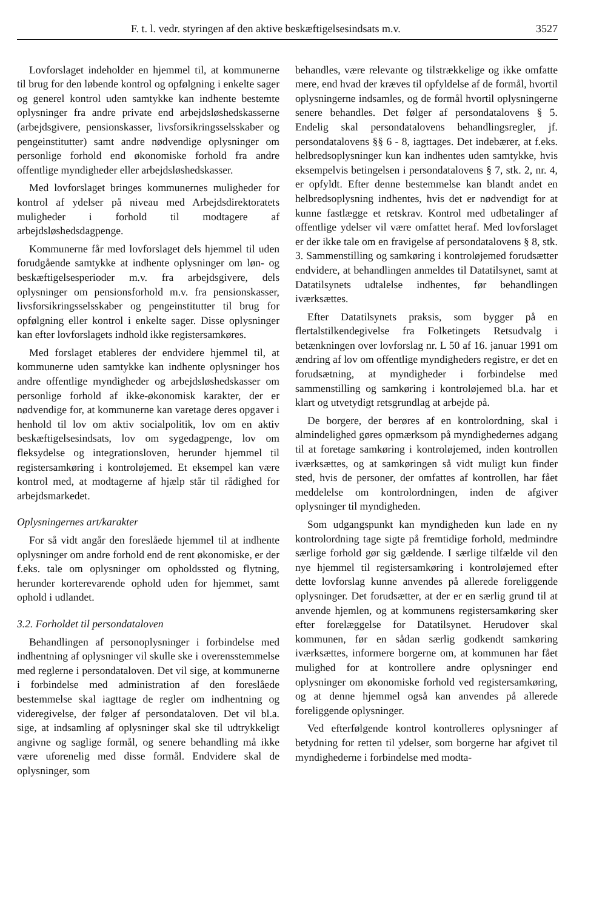F. t. l. vedr. styringen af den aktive beskæftigelsesindsats m.v. 3527
Lovforslaget indeholder en hjemmel til, at kommunerne til brug for den løbende kontrol og opfølgning i enkelte sager og generel kontrol uden samtykke kan indhente bestemte oplysninger fra andre private end arbejdsløshedskasserne (arbejdsgivere, pensionskasser, livsforsikringsselsskaber og pengeinstitutter) samt andre nødvendige oplysninger om personlige forhold end økonomiske forhold fra andre offentlige myndigheder eller arbejdsløshedskasser.
Med lovforslaget bringes kommunernes muligheder for kontrol af ydelser på niveau med Arbejdsdirektoratets muligheder i forhold til modtagere af arbejdsløshedsdagpenge.
Kommunerne får med lovforslaget dels hjemmel til uden forudgående samtykke at indhente oplysninger om løn- og beskæftigelsesperioder m.v. fra arbejdsgivere, dels oplysninger om pensionsforhold m.v. fra pensionskasser, livsforsikringsselsskaber og pengeinstitutter til brug for opfølgning eller kontrol i enkelte sager. Disse oplysninger kan efter lovforslagets indhold ikke registersamkøres.
Med forslaget etableres der endvidere hjemmel til, at kommunerne uden samtykke kan indhente oplysninger hos andre offentlige myndigheder og arbejdsløshedskasser om personlige forhold af ikke-økonomisk karakter, der er nødvendige for, at kommunerne kan varetage deres opgaver i henhold til lov om aktiv socialpolitik, lov om en aktiv beskæftigelsesindsats, lov om sygedagpenge, lov om fleksydelse og integrationsloven, herunder hjemmel til registersamkøring i kontroløjemed. Et eksempel kan være kontrol med, at modtagerne af hjælp står til rådighed for arbejdsmarkedet.
Oplysningernes art/karakter
For så vidt angår den foreslåede hjemmel til at indhente oplysninger om andre forhold end de rent økonomiske, er der f.eks. tale om oplysninger om opholdssted og flytning, herunder korterevarende ophold uden for hjemmet, samt ophold i udlandet.
3.2. Forholdet til persondataloven
Behandlingen af personoplysninger i forbindelse med indhentning af oplysninger vil skulle ske i overensstemmelse med reglerne i persondataloven. Det vil sige, at kommunerne i forbindelse med administration af den foreslåede bestemmelse skal iagttage de regler om indhentning og videregivelse, der følger af persondataloven. Det vil bl.a. sige, at indsamling af oplysninger skal ske til udtrykkeligt angivne og saglige formål, og senere behandling må ikke være uforenelig med disse formål. Endvidere skal de oplysninger, som
behandles, være relevante og tilstrækkelige og ikke omfatte mere, end hvad der kræves til opfyldelse af de formål, hvortil oplysningerne indsamles, og de formål hvortil oplysningerne senere behandles. Det følger af persondatalovens § 5. Endelig skal persondatalovens behandlingsregler, jf. persondatalovens §§ 6 - 8, iagttages. Det indebærer, at f.eks. helbredsoplysninger kun kan indhentes uden samtykke, hvis eksempelvis betingelsen i persondatalovens § 7, stk. 2, nr. 4, er opfyldt. Efter denne bestemmelse kan blandt andet en helbredsoplysning indhentes, hvis det er nødvendigt for at kunne fastlægge et retskrav. Kontrol med udbetalinger af offentlige ydelser vil være omfattet heraf. Med lovforslaget er der ikke tale om en fravigelse af persondatalovens § 8, stk. 3. Sammenstilling og samkøring i kontroløjemed forudsætter endvidere, at behandlingen anmeldes til Datatilsynet, samt at Datatilsynets udtalelse indhentes, før behandlingen iværksættes.
Efter Datatilsynets praksis, som bygger på en flertalstilkendegivelse fra Folketingets Retsudvalg i betænkningen over lovforslag nr. L 50 af 16. januar 1991 om ændring af lov om offentlige myndigheders registre, er det en forudsætning, at myndigheder i forbindelse med sammenstilling og samkøring i kontroløjemed bl.a. har et klart og utvetydigt retsgrundlag at arbejde på.
De borgere, der berøres af en kontrolordning, skal i almindelighed gøres opmærksom på myndighedernes adgang til at foretage samkøring i kontroløjemed, inden kontrollen iværksættes, og at samkøringen så vidt muligt kun finder sted, hvis de personer, der omfattes af kontrollen, har fået meddelelse om kontrolordningen, inden de afgiver oplysninger til myndigheden.
Som udgangspunkt kan myndigheden kun lade en ny kontrolordning tage sigte på fremtidige forhold, medmindre særlige forhold gør sig gældende. I særlige tilfælde vil den nye hjemmel til registersamkøring i kontroløjemed efter dette lovforslag kunne anvendes på allerede foreliggende oplysninger. Det forudsætter, at der er en særlig grund til at anvende hjemlen, og at kommunens registersamkøring sker efter forelæggelse for Datatilsynet. Herudover skal kommunen, før en sådan særlig godkendt samkøring iværksættes, informere borgerne om, at kommunen har fået mulighed for at kontrollere andre oplysninger end oplysninger om økonomiske forhold ved registersamkøring, og at denne hjemmel også kan anvendes på allerede foreliggende oplysninger.
Ved efterfølgende kontrol kontrolleres oplysninger af betydning for retten til ydelser, som borgerne har afgivet til myndighederne i forbindelse med modta-